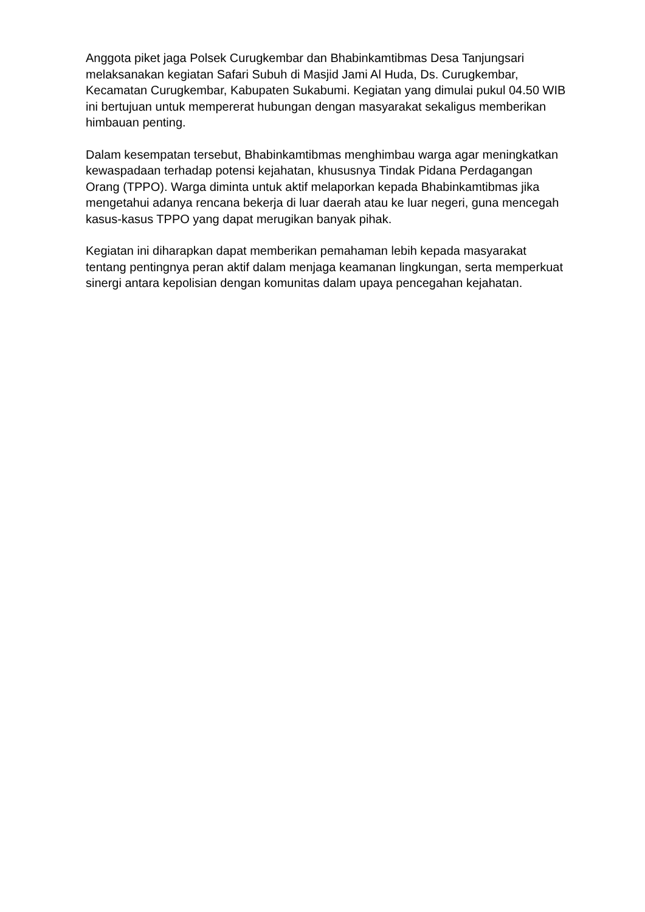Anggota piket jaga Polsek Curugkembar dan Bhabinkamtibmas Desa Tanjungsari melaksanakan kegiatan Safari Subuh di Masjid Jami Al Huda, Ds. Curugkembar, Kecamatan Curugkembar, Kabupaten Sukabumi. Kegiatan yang dimulai pukul 04.50 WIB ini bertujuan untuk mempererat hubungan dengan masyarakat sekaligus memberikan himbauan penting.
Dalam kesempatan tersebut, Bhabinkamtibmas menghimbau warga agar meningkatkan kewaspadaan terhadap potensi kejahatan, khususnya Tindak Pidana Perdagangan Orang (TPPO). Warga diminta untuk aktif melaporkan kepada Bhabinkamtibmas jika mengetahui adanya rencana bekerja di luar daerah atau ke luar negeri, guna mencegah kasus-kasus TPPO yang dapat merugikan banyak pihak.
Kegiatan ini diharapkan dapat memberikan pemahaman lebih kepada masyarakat tentang pentingnya peran aktif dalam menjaga keamanan lingkungan, serta memperkuat sinergi antara kepolisian dengan komunitas dalam upaya pencegahan kejahatan.